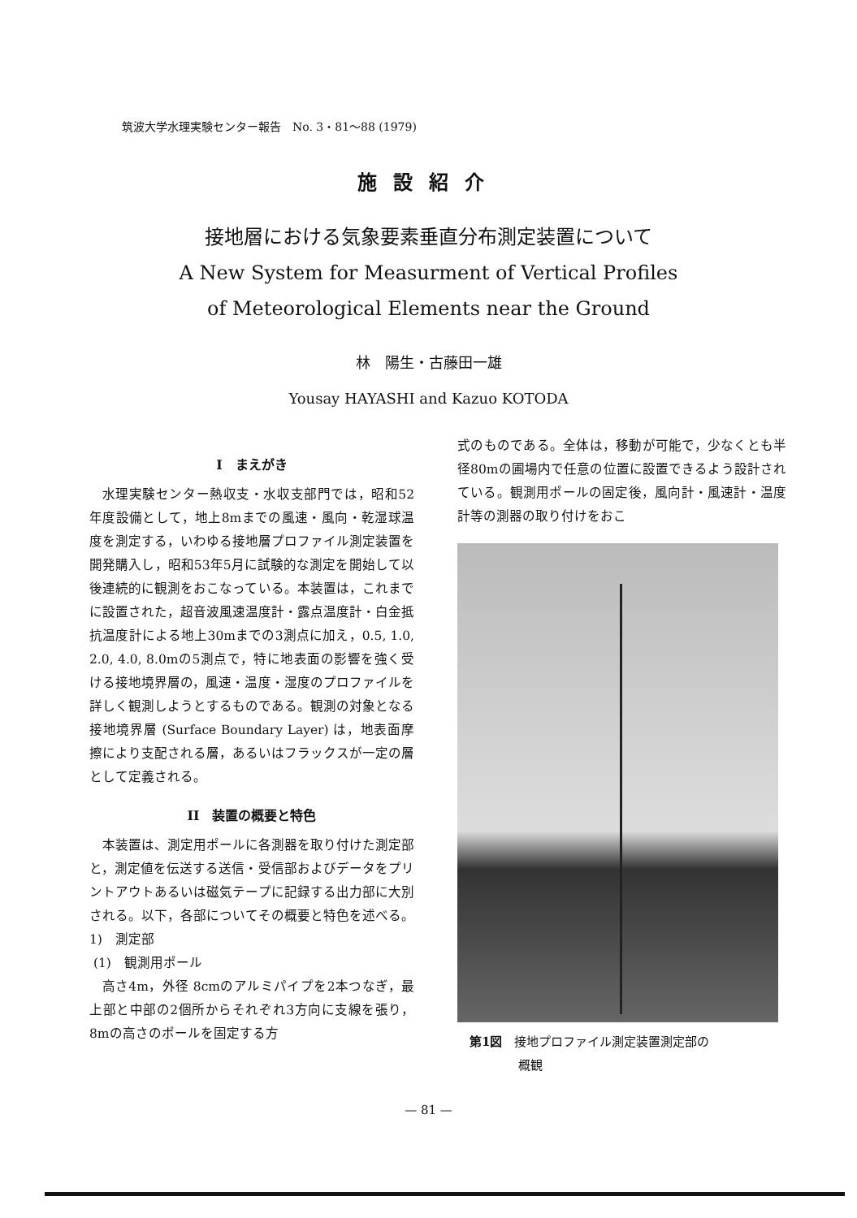筑波大学水理実験センター報告　No. 3・81〜88 (1979)
施設紹介
接地層における気象要素垂直分布測定装置について
A New System for Measurment of Vertical Profiles
of Meteorological Elements near the Ground
林　陽生・古藤田一雄
Yousay HAYASHI and Kazuo KOTODA
I　まえがき
水理実験センター熱収支・水収支部門では，昭和52年度設備として，地上8mまでの風速・風向・乾湿球温度を測定する，いわゆる接地層プロファイル測定装置を開発購入し，昭和53年5月に試験的な測定を開始して以後連続的に観測をおこなっている。本装置は，これまでに設置された，超音波風速温度計・露点温度計・白金抵抗温度計による地上30mまでの3測点に加え，0.5, 1.0, 2.0, 4.0, 8.0mの5測点で，特に地表面の影響を強く受ける接地境界層の，風速・温度・湿度のプロファイルを詳しく観測しようとするものである。観測の対象となる接地境界層 (Surface Boundary Layer) は，地表面摩擦により支配される層，あるいはフラックスが一定の層として定義される。
II　装置の概要と特色
本装置は、測定用ポールに各測器を取り付けた測定部と，測定値を伝送する送信・受信部およびデータをプリントアウトあるいは磁気テープに記録する出力部に大別される。以下，各部についてその概要と特色を述べる。
1)　測定部
(1)　観測用ポール
高さ4m，外径 8cmのアルミパイプを2本つなぎ，最上部と中部の2個所からそれぞれ3方向に支線を張り，8mの高さのポールを固定する方
式のものである。全体は，移動が可能で，少なくとも半径80mの圃場内で任意の位置に設置できるよう設計されている。観測用ポールの固定後，風向計・風速計・温度計等の測器の取り付けをおこ
第1図　接地プロファイル測定装置測定部の
　　　　概観
— 81 —